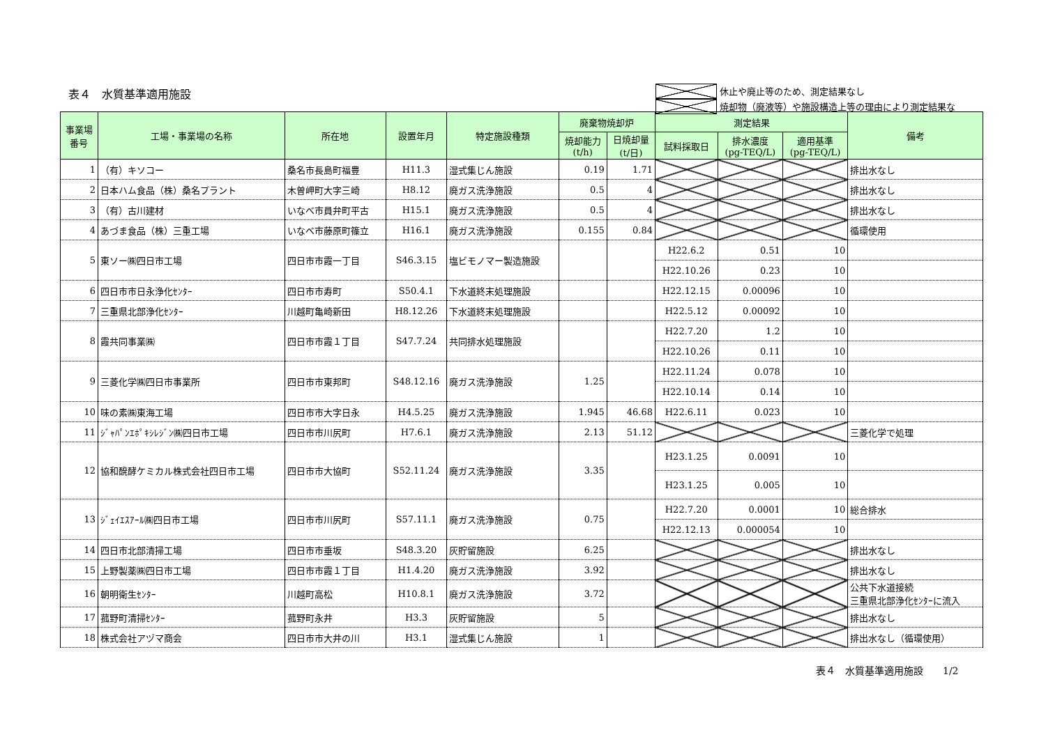表４　水質基準適用施設
休止や廃止等のため、測定結果なし
焼却物（廃液等）や施設構造上等の理由により測定結果な
| 事業場 番号 | 工場・事業場の名称 | 所在地 | 設置年月 | 特定施設種類 | 廃棄物焼却炉 | | 測定結果 | | | 備考 |
| --- | --- | --- | --- | --- | --- | --- | --- | --- | --- | --- |
| | | | | | 焼却能力 (t/h) | 日焼却量 (t/日) | 試料採取日 | 排水濃度 (pg-TEQ/L) | 適用基準 (pg-TEQ/L) | |
| 1 | （有）キソコー | 桑名市長島町福豊 | H11.3 | 湿式集じん施設 | 0.19 | 1.71 | | | | 排出水なし |
| 2 | 日本ハム食品（株）桑名プラント | 木曽岬町大字三崎 | H8.12 | 廃ガス洗浄施設 | 0.5 | 4 | | | | 排出水なし |
| 3 | （有）古川建材 | いなべ市員弁町平古 | H15.1 | 廃ガス洗浄施設 | 0.5 | 4 | | | | 排出水なし |
| 4 | あづま食品（株）三重工場 | いなべ市藤原町篠立 | H16.1 | 廃ガス洗浄施設 | 0.155 | 0.84 | | | | 循環使用 |
| 5 | 東ソー㈱四日市工場 | 四日市市霞一丁目 | S46.3.15 | 塩ビモノマー製造施設 | | | H22.6.2 | 0.51 | 10 | |
| | | | | | | | H22.10.26 | 0.23 | 10 | |
| 6 | 四日市市日永浄化ｾﾝﾀｰ | 四日市市寿町 | S50.4.1 | 下水道終末処理施設 | | | H22.12.15 | 0.00096 | 10 | |
| 7 | 三重県北部浄化ｾﾝﾀｰ | 川越町亀崎新田 | H8.12.26 | 下水道終末処理施設 | | | H22.5.12 | 0.00092 | 10 | |
| 8 | 霞共同事業㈱ | 四日市市霞１丁目 | S47.7.24 | 共同排水処理施設 | | | H22.7.20 | 1.2 | 10 | |
| | | | | | | | H22.10.26 | 0.11 | 10 | |
| 9 | 三菱化学㈱四日市事業所 | 四日市市東邦町 | S48.12.16 | 廃ガス洗浄施設 | 1.25 | | H22.11.24 | 0.078 | 10 | |
| | | | | | | | H22.10.14 | 0.14 | 10 | |
| 10 | 味の素㈱東海工場 | 四日市市大字日永 | H4.5.25 | 廃ガス洗浄施設 | 1.945 | 46.68 | H22.6.11 | 0.023 | 10 | |
| 11 | ｼﾞｬﾊﾟﾝｴﾎﾟｷｼﾚｼﾞﾝ㈱四日市工場 | 四日市市川尻町 | H7.6.1 | 廃ガス洗浄施設 | 2.13 | 51.12 | | | | 三菱化学で処理 |
| 12 | 協和醗酵ケミカル株式会社四日市工場 | 四日市市大協町 | S52.11.24 | 廃ガス洗浄施設 | 3.35 | | H23.1.25 | 0.0091 | 10 | |
| | | | | | | | H23.1.25 | 0.005 | 10 | |
| 13 | ｼﾞｪｲｴｽｱｰﾙ㈱四日市工場 | 四日市市川尻町 | S57.11.1 | 廃ガス洗浄施設 | 0.75 | | H22.7.20 | 0.0001 | 10 | 総合排水 |
| | | | | | | | H22.12.13 | 0.000054 | 10 | |
| 14 | 四日市北部清掃工場 | 四日市市垂坂 | S48.3.20 | 灰貯留施設 | 6.25 | | | | | 排出水なし |
| 15 | 上野製薬㈱四日市工場 | 四日市市霞１丁目 | H1.4.20 | 廃ガス洗浄施設 | 3.92 | | | | | 排出水なし |
| 16 | 朝明衛生ｾﾝﾀｰ | 川越町高松 | H10.8.1 | 廃ガス洗浄施設 | 3.72 | | | | | 公共下水道接続 三重県北部浄化ｾﾝﾀｰに流入 |
| 17 | 菰野町清掃ｾﾝﾀｰ | 菰野町永井 | H3.3 | 灰貯留施設 | 5 | | | | | 排出水なし |
| 18 | 株式会社アヅマ商会 | 四日市市大井の川 | H3.1 | 湿式集じん施設 | 1 | | | | | 排出水なし（循環使用） |
表４　水質基準適用施設　　1/2